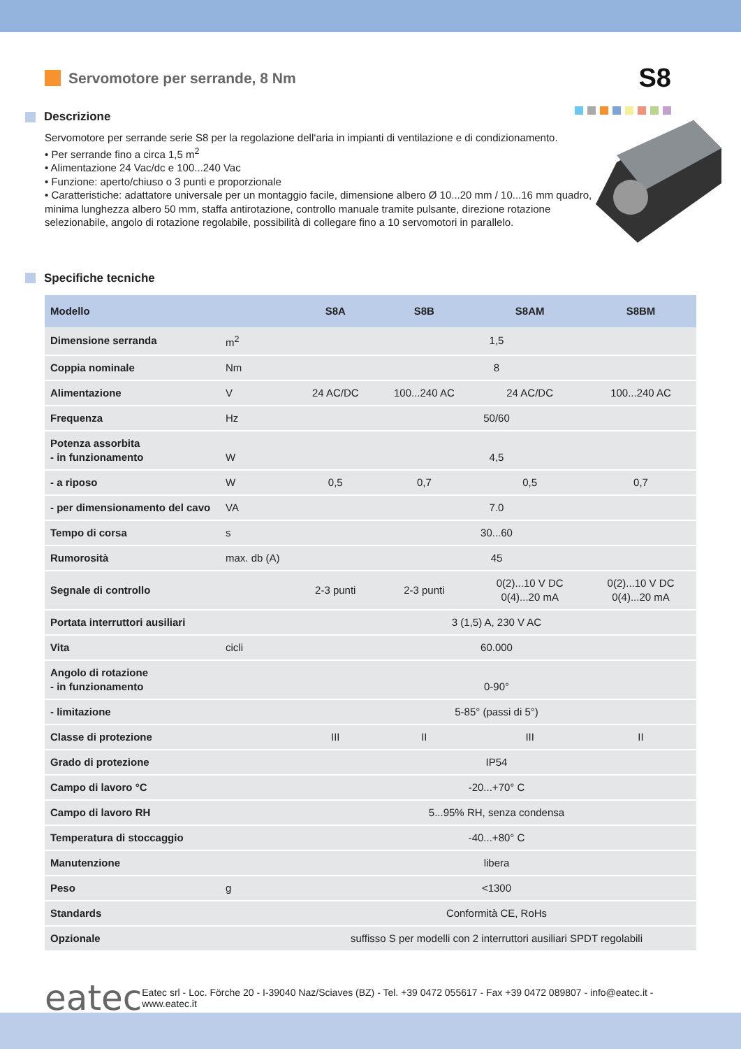Servomotore per serrande, 8 Nm
S8
Descrizione
Servomotore per serrande serie S8 per la regolazione dell‘aria in impianti di ventilazione e di condizionamento.
• Per serrande fino a circa 1,5 m<sup>2</sup>
• Alimentazione 24 Vac/dc e 100...240 Vac
• Funzione: aperto/chiuso o 3 punti e proporzionale
• Caratteristiche: adattatore universale per un montaggio facile, dimensione albero Ø 10...20 mm / 10...16 mm quadro, minima lunghezza albero 50 mm, staffa antirotazione, controllo manuale tramite pulsante, direzione rotazione selezionabile, angolo di rotazione regolabile, possibilità di collegare fino a 10 servomotori in parallelo.
Specifiche tecniche
| Modello | | S8A | S8B | S8AM | S8BM |
| --- | --- | --- | --- | --- | --- |
| Dimensione serranda | m<sup>2</sup> | 1,5 | | | |
| Coppia nominale | Nm | 8 | | | |
| Alimentazione | V | 24 AC/DC | 100...240 AC | 24 AC/DC | 100...240 AC |
| Frequenza | Hz | 50/60 | | | |
| Potenza assorbita - in funzionamento | W | 4,5 | | | |
| - a riposo | W | 0,5 | 0,7 | 0,5 | 0,7 |
| - per dimensionamento del cavo | VA | 7.0 | | | |
| Tempo di corsa | s | 30...60 | | | |
| Rumorosità | max. db (A) | 45 | | | |
| Segnale di controllo | | 2-3 punti | 2-3 punti | 0(2)...10 V DC 0(4)...20 mA | 0(2)...10 V DC 0(4)...20 mA |
| Portata interruttori ausiliari | | 3 (1,5) A, 230 V AC | | | |
| Vita | cicli | 60.000 | | | |
| Angolo di rotazione - in funzionamento | | 0-90° | | | |
| - limitazione | | 5-85° (passi di 5°) | | | |
| Classe di protezione | | III | II | III | II |
| Grado di protezione | | IP54 | | | |
| Campo di lavoro °C | | -20...+70° C | | | |
| Campo di lavoro RH | | 5...95% RH, senza condensa | | | |
| Temperatura di stoccaggio | | -40...+80° C | | | |
| Manutenzione | | libera | | | |
| Peso | g | <1300 | | | |
| Standards | | Conformità CE, RoHs | | | |
| Opzionale | | suffisso S per modelli con 2 interruttori ausiliari SPDT regolabili | | | |
eatec
Eatec srl - Loc. Förche 20 - I-39040 Naz/Sciaves (BZ) - Tel. +39 0472 055617 - Fax +39 0472 089807 - info@eatec.it - www.eatec.it